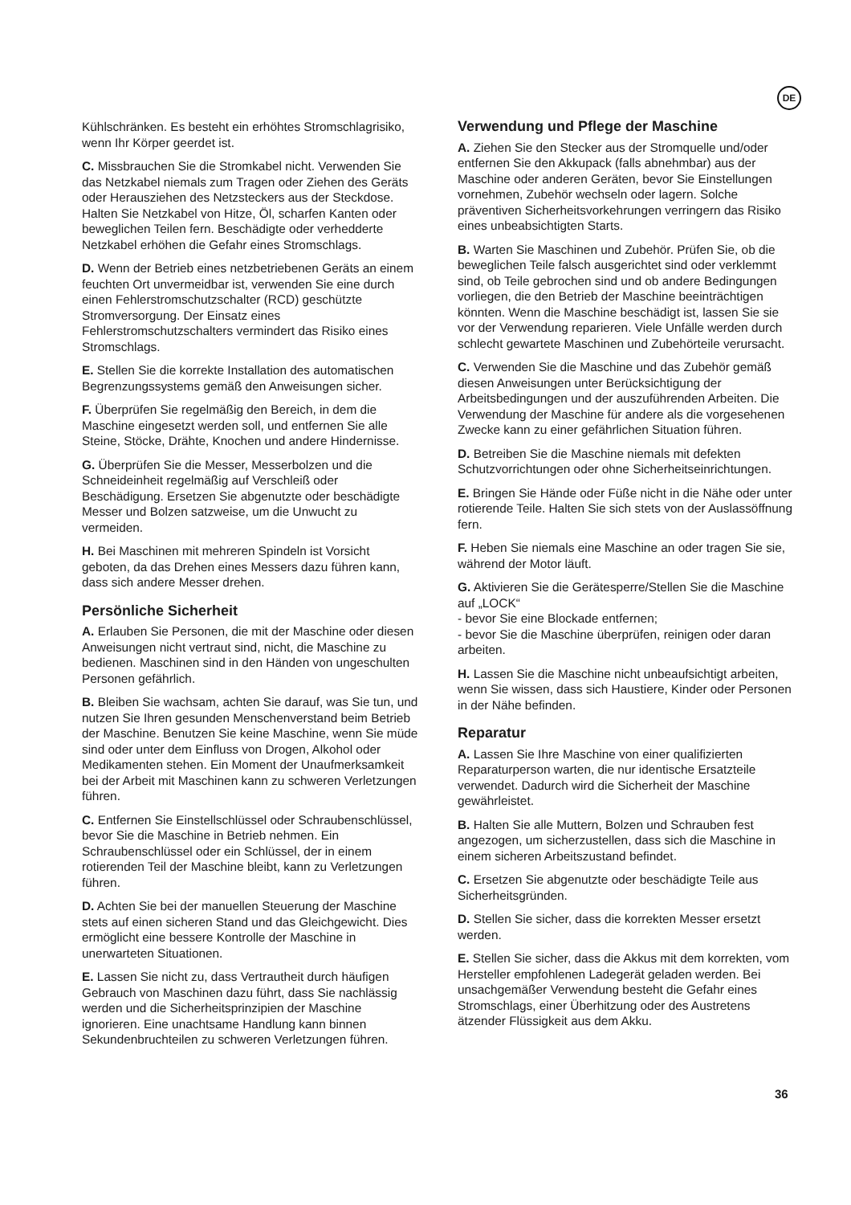DE
Kühlschränken. Es besteht ein erhöhtes Stromschlagrisiko, wenn Ihr Körper geerdet ist.
C. Missbrauchen Sie die Stromkabel nicht. Verwenden Sie das Netzkabel niemals zum Tragen oder Ziehen des Geräts oder Herausziehen des Netzsteckers aus der Steckdose. Halten Sie Netzkabel von Hitze, Öl, scharfen Kanten oder beweglichen Teilen fern. Beschädigte oder verhedderte Netzkabel erhöhen die Gefahr eines Stromschlags.
D. Wenn der Betrieb eines netzbetriebenen Geräts an einem feuchten Ort unvermeidbar ist, verwenden Sie eine durch einen Fehlerstromschutzschalter (RCD) geschützte Stromversorgung. Der Einsatz eines Fehlerstromschutzschalters vermindert das Risiko eines Stromschlags.
E. Stellen Sie die korrekte Installation des automatischen Begrenzungssystems gemäß den Anweisungen sicher.
F. Überprüfen Sie regelmäßig den Bereich, in dem die Maschine eingesetzt werden soll, und entfernen Sie alle Steine, Stöcke, Drähte, Knochen und andere Hindernisse.
G. Überprüfen Sie die Messer, Messerbolzen und die Schneideinheit regelmäßig auf Verschleiß oder Beschädigung. Ersetzen Sie abgenutzte oder beschädigte Messer und Bolzen satzweise, um die Unwucht zu vermeiden.
H. Bei Maschinen mit mehreren Spindeln ist Vorsicht geboten, da das Drehen eines Messers dazu führen kann, dass sich andere Messer drehen.
Persönliche Sicherheit
A. Erlauben Sie Personen, die mit der Maschine oder diesen Anweisungen nicht vertraut sind, nicht, die Maschine zu bedienen. Maschinen sind in den Händen von ungeschulten Personen gefährlich.
B. Bleiben Sie wachsam, achten Sie darauf, was Sie tun, und nutzen Sie Ihren gesunden Menschenverstand beim Betrieb der Maschine. Benutzen Sie keine Maschine, wenn Sie müde sind oder unter dem Einfluss von Drogen, Alkohol oder Medikamenten stehen. Ein Moment der Unaufmerksamkeit bei der Arbeit mit Maschinen kann zu schweren Verletzungen führen.
C. Entfernen Sie Einstellschlüssel oder Schraubenschlüssel, bevor Sie die Maschine in Betrieb nehmen. Ein Schraubenschlüssel oder ein Schlüssel, der in einem rotierenden Teil der Maschine bleibt, kann zu Verletzungen führen.
D. Achten Sie bei der manuellen Steuerung der Maschine stets auf einen sicheren Stand und das Gleichgewicht. Dies ermöglicht eine bessere Kontrolle der Maschine in unerwarteten Situationen.
E. Lassen Sie nicht zu, dass Vertrautheit durch häufigen Gebrauch von Maschinen dazu führt, dass Sie nachlässig werden und die Sicherheitsprinzipien der Maschine ignorieren. Eine unachtsame Handlung kann binnen Sekundenbruchteilen zu schweren Verletzungen führen.
Verwendung und Pflege der Maschine
A. Ziehen Sie den Stecker aus der Stromquelle und/oder entfernen Sie den Akkupack (falls abnehmbar) aus der Maschine oder anderen Geräten, bevor Sie Einstellungen vornehmen, Zubehör wechseln oder lagern. Solche präventiven Sicherheitsvorkehrungen verringern das Risiko eines unbeabsichtigten Starts.
B. Warten Sie Maschinen und Zubehör. Prüfen Sie, ob die beweglichen Teile falsch ausgerichtet sind oder verklemmt sind, ob Teile gebrochen sind und ob andere Bedingungen vorliegen, die den Betrieb der Maschine beeinträchtigen könnten. Wenn die Maschine beschädigt ist, lassen Sie sie vor der Verwendung reparieren. Viele Unfälle werden durch schlecht gewartete Maschinen und Zubehörteile verursacht.
C. Verwenden Sie die Maschine und das Zubehör gemäß diesen Anweisungen unter Berücksichtigung der Arbeitsbedingungen und der auszuführenden Arbeiten. Die Verwendung der Maschine für andere als die vorgesehenen Zwecke kann zu einer gefährlichen Situation führen.
D. Betreiben Sie die Maschine niemals mit defekten Schutzvorrichtungen oder ohne Sicherheitseinrichtungen.
E. Bringen Sie Hände oder Füße nicht in die Nähe oder unter rotierende Teile. Halten Sie sich stets von der Auslassöffnung fern.
F. Heben Sie niemals eine Maschine an oder tragen Sie sie, während der Motor läuft.
G. Aktivieren Sie die Gerätesperre/Stellen Sie die Maschine auf „LOCK“
- bevor Sie eine Blockade entfernen;
- bevor Sie die Maschine überprüfen, reinigen oder daran arbeiten.
H. Lassen Sie die Maschine nicht unbeaufsichtigt arbeiten, wenn Sie wissen, dass sich Haustiere, Kinder oder Personen in der Nähe befinden.
Reparatur
A. Lassen Sie Ihre Maschine von einer qualifizierten Reparaturperson warten, die nur identische Ersatzteile verwendet. Dadurch wird die Sicherheit der Maschine gewährleistet.
B. Halten Sie alle Muttern, Bolzen und Schrauben fest angezogen, um sicherzustellen, dass sich die Maschine in einem sicheren Arbeitszustand befindet.
C. Ersetzen Sie abgenutzte oder beschädigte Teile aus Sicherheitsgründen.
D. Stellen Sie sicher, dass die korrekten Messer ersetzt werden.
E. Stellen Sie sicher, dass die Akkus mit dem korrekten, vom Hersteller empfohlenen Ladegerät geladen werden. Bei unsachgemäßer Verwendung besteht die Gefahr eines Stromschlags, einer Überhitzung oder des Austretens ätzender Flüssigkeit aus dem Akku.
36